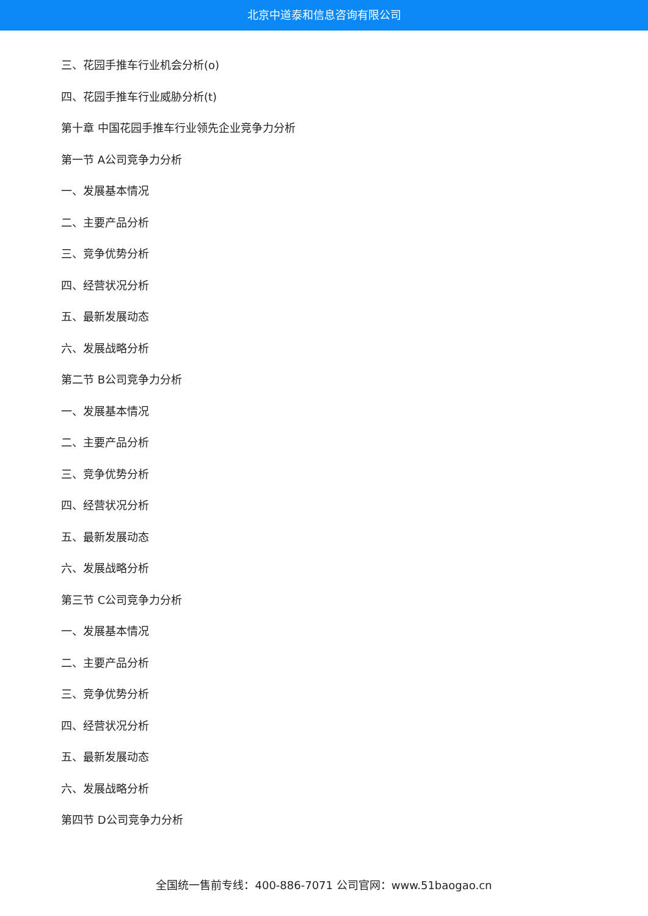北京中道泰和信息咨询有限公司
三、花园手推车行业机会分析(o)
四、花园手推车行业威胁分析(t)
第十章 中国花园手推车行业领先企业竞争力分析
第一节 A公司竞争力分析
一、发展基本情况
二、主要产品分析
三、竞争优势分析
四、经营状况分析
五、最新发展动态
六、发展战略分析
第二节 B公司竞争力分析
一、发展基本情况
二、主要产品分析
三、竞争优势分析
四、经营状况分析
五、最新发展动态
六、发展战略分析
第三节 C公司竞争力分析
一、发展基本情况
二、主要产品分析
三、竞争优势分析
四、经营状况分析
五、最新发展动态
六、发展战略分析
第四节 D公司竞争力分析
全国统一售前专线：400-886-7071 公司官网：www.51baogao.cn